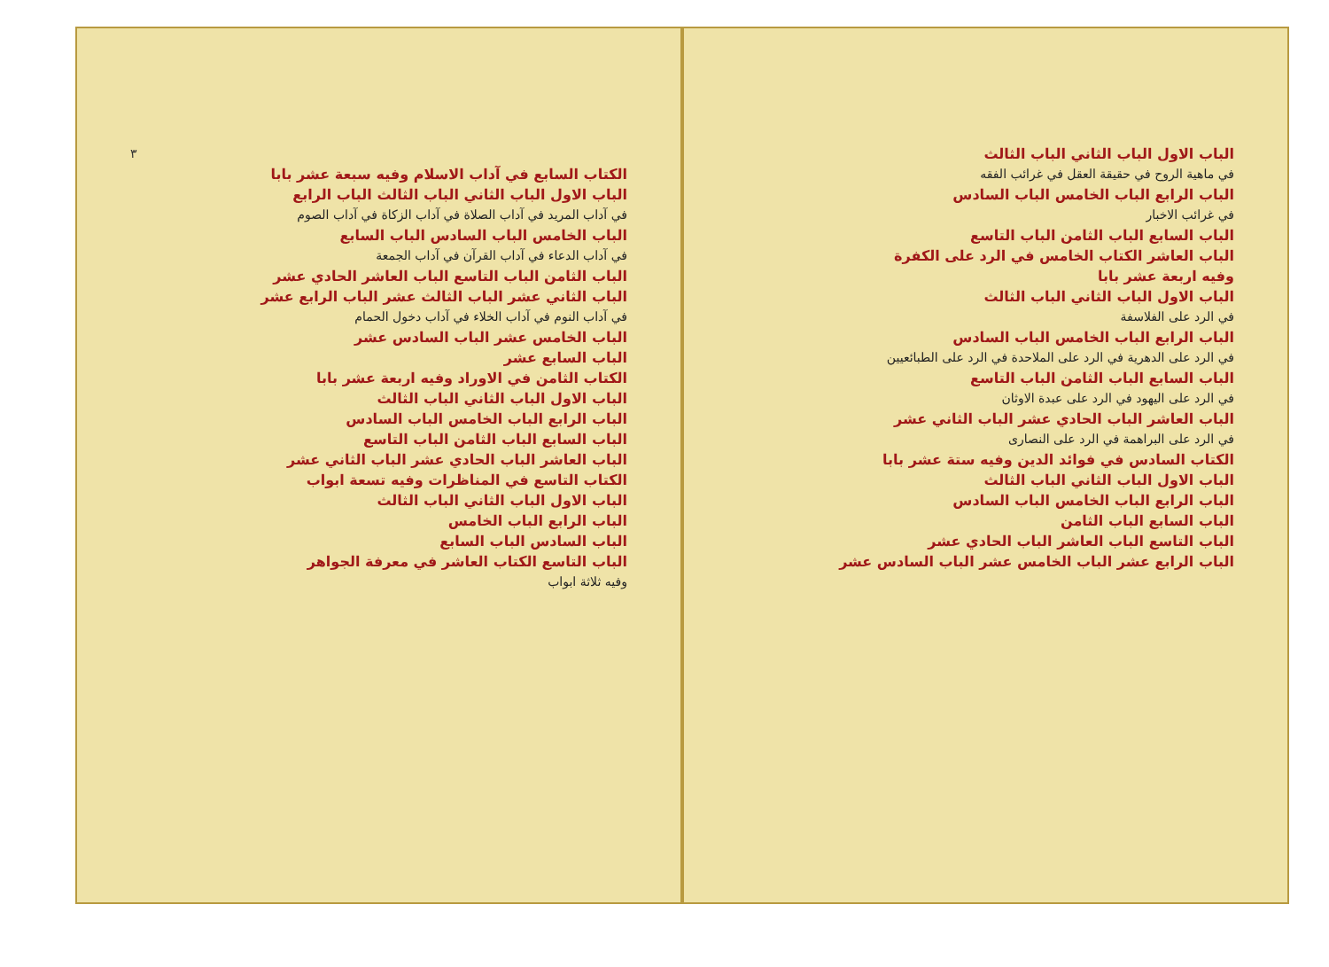الباب الاول الباب الثاني الباب الثالث
في ماهية الروح في حقيقة العقل في غرائب الفقه
الباب الرابع الباب الخامس الباب السادس
في غرائب الاخبار
الباب السابع الباب الثامن الباب التاسع
الباب العاشر الكتاب الخامس في الرد على الكفرة
وفيه اربعة عشر بابا
الباب الاول الباب الثاني الباب الثالث
في الرد على الفلاسفة
الباب الرابع الباب الخامس الباب السادس
في الرد على الدهرية في الرد على الملاحدة في الرد على الطبائعيين
الباب السابع الباب الثامن الباب التاسع
في الرد على اليهود في الرد على عبدة الاوثان
الباب العاشر الباب الحادي عشر الباب الثاني عشر
في الرد على البراهمة في الرد على النصارى
الكتاب السادس في فوائد الدين وفيه ستة عشر بابا
الباب الاول الباب الثاني الباب الثالث
الباب الرابع الباب الخامس الباب السادس
الباب السابع الباب الثامن
الباب التاسع الباب العاشر الباب الحادي عشر
الباب الرابع عشر الباب الخامس عشر الباب السادس عشر
٣
الكتاب السابع في آداب الاسلام وفيه سبعة عشر بابا
الباب الاول الباب الثاني الباب الثالث الباب الرابع
في آداب المريد في آداب الصلاة في آداب الزكاة في آداب الصوم
الباب الخامس الباب السادس الباب السابع
في آداب الدعاء في آداب القرآن في آداب الجمعة
الباب الثامن الباب التاسع الباب العاشر الحادي عشر
الباب الثاني عشر الباب الثالث عشر الباب الرابع عشر
في آداب النوم في آداب الخلاء في آداب دخول الحمام
الباب الخامس عشر الباب السادس عشر
الباب السابع عشر
الكتاب الثامن في الاوراد وفيه اربعة عشر بابا
الباب الاول الباب الثاني الباب الثالث
الباب الرابع الباب الخامس الباب السادس
الباب السابع الباب الثامن الباب التاسع
الباب العاشر الباب الحادي عشر الباب الثاني عشر
الكتاب التاسع في المناظرات وفيه تسعة ابواب
الباب الاول الباب الثاني الباب الثالث
الباب الرابع الباب الخامس
الباب السادس الباب السابع
الباب التاسع الكتاب العاشر في معرفة الجواهر
وفيه ثلاثة ابواب